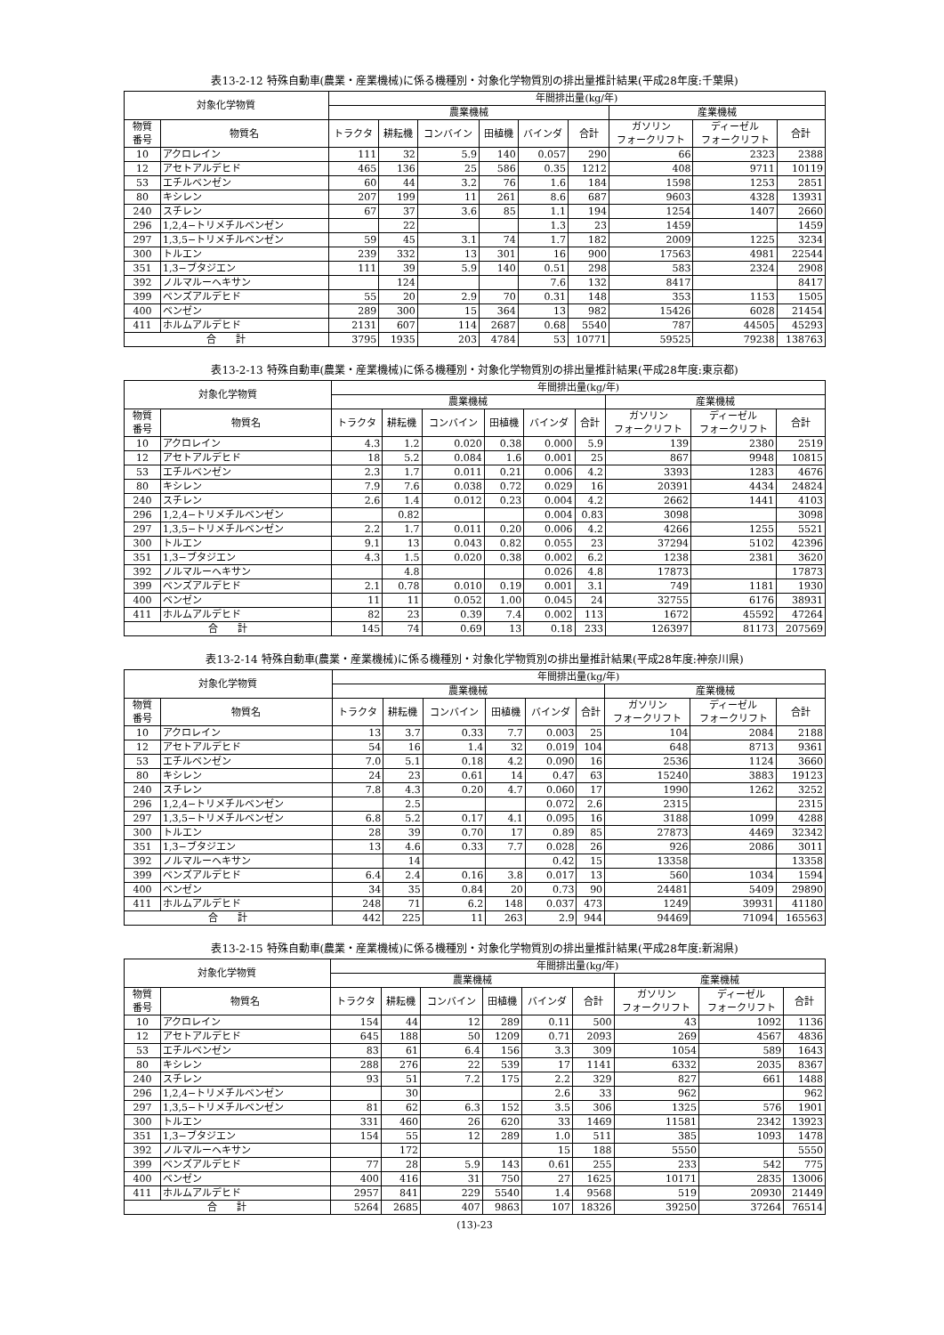表13-2-12 特殊自動車(農業・産業機械)に係る機種別・対象化学物質別の排出量推計結果(平成28年度:千葉県)
| 対象化学物質 | | 年間排出量(kg/年) | | | | | | | | |
| --- | --- | --- | --- | --- | --- | --- | --- | --- | --- | --- |
| | | 農業機械 | | | | | | 産業機械 | | |
| 物質 番号 | 物質名 | トラクタ | 耕耘機 | コンバイン | 田植機 | バインダ | 合計 | ガソリン フォークリフト | ディーゼル フォークリフト | 合計 |
| 10 | アクロレイン | 111 | 32 | 5.9 | 140 | 0.057 | 290 | 66 | 2323 | 2388 |
| 12 | アセトアルデヒド | 465 | 136 | 25 | 586 | 0.35 | 1212 | 408 | 9711 | 10119 |
| 53 | エチルベンゼン | 60 | 44 | 3.2 | 76 | 1.6 | 184 | 1598 | 1253 | 2851 |
| 80 | キシレン | 207 | 199 | 11 | 261 | 8.6 | 687 | 9603 | 4328 | 13931 |
| 240 | スチレン | 67 | 37 | 3.6 | 85 | 1.1 | 194 | 1254 | 1407 | 2660 |
| 296 | 1,2,4−トリメチルベンゼン | | 22 | | | 1.3 | 23 | 1459 | | 1459 |
| 297 | 1,3,5−トリメチルベンゼン | 59 | 45 | 3.1 | 74 | 1.7 | 182 | 2009 | 1225 | 3234 |
| 300 | トルエン | 239 | 332 | 13 | 301 | 16 | 900 | 17563 | 4981 | 22544 |
| 351 | 1,3−ブタジエン | 111 | 39 | 5.9 | 140 | 0.51 | 298 | 583 | 2324 | 2908 |
| 392 | ノルマルーヘキサン | | 124 | | | 7.6 | 132 | 8417 | | 8417 |
| 399 | ベンズアルデヒド | 55 | 20 | 2.9 | 70 | 0.31 | 148 | 353 | 1153 | 1505 |
| 400 | ベンゼン | 289 | 300 | 15 | 364 | 13 | 982 | 15426 | 6028 | 21454 |
| 411 | ホルムアルデヒド | 2131 | 607 | 114 | 2687 | 0.68 | 5540 | 787 | 44505 | 45293 |
| 合 計 | | 3795 | 1935 | 203 | 4784 | 53 | 10771 | 59525 | 79238 | 138763 |
表13-2-13 特殊自動車(農業・産業機械)に係る機種別・対象化学物質別の排出量推計結果(平成28年度:東京都)
| 対象化学物質 | | 年間排出量(kg/年) | | | | | | | | |
| --- | --- | --- | --- | --- | --- | --- | --- | --- | --- | --- |
| | | 農業機械 | | | | | | 産業機械 | | |
| 物質 番号 | 物質名 | トラクタ | 耕耘機 | コンバイン | 田植機 | バインダ | 合計 | ガソリン フォークリフト | ディーゼル フォークリフト | 合計 |
| 10 | アクロレイン | 4.3 | 1.2 | 0.020 | 0.38 | 0.000 | 5.9 | 139 | 2380 | 2519 |
| 12 | アセトアルデヒド | 18 | 5.2 | 0.084 | 1.6 | 0.001 | 25 | 867 | 9948 | 10815 |
| 53 | エチルベンゼン | 2.3 | 1.7 | 0.011 | 0.21 | 0.006 | 4.2 | 3393 | 1283 | 4676 |
| 80 | キシレン | 7.9 | 7.6 | 0.038 | 0.72 | 0.029 | 16 | 20391 | 4434 | 24824 |
| 240 | スチレン | 2.6 | 1.4 | 0.012 | 0.23 | 0.004 | 4.2 | 2662 | 1441 | 4103 |
| 296 | 1,2,4−トリメチルベンゼン | | 0.82 | | | 0.004 | 0.83 | 3098 | | 3098 |
| 297 | 1,3,5−トリメチルベンゼン | 2.2 | 1.7 | 0.011 | 0.20 | 0.006 | 4.2 | 4266 | 1255 | 5521 |
| 300 | トルエン | 9.1 | 13 | 0.043 | 0.82 | 0.055 | 23 | 37294 | 5102 | 42396 |
| 351 | 1,3−ブタジエン | 4.3 | 1.5 | 0.020 | 0.38 | 0.002 | 6.2 | 1238 | 2381 | 3620 |
| 392 | ノルマルーヘキサン | | 4.8 | | | 0.026 | 4.8 | 17873 | | 17873 |
| 399 | ベンズアルデヒド | 2.1 | 0.78 | 0.010 | 0.19 | 0.001 | 3.1 | 749 | 1181 | 1930 |
| 400 | ベンゼン | 11 | 11 | 0.052 | 1.00 | 0.045 | 24 | 32755 | 6176 | 38931 |
| 411 | ホルムアルデヒド | 82 | 23 | 0.39 | 7.4 | 0.002 | 113 | 1672 | 45592 | 47264 |
| 合 計 | | 145 | 74 | 0.69 | 13 | 0.18 | 233 | 126397 | 81173 | 207569 |
表13-2-14 特殊自動車(農業・産業機械)に係る機種別・対象化学物質別の排出量推計結果(平成28年度:神奈川県)
| 対象化学物質 | | 年間排出量(kg/年) | | | | | | | | |
| --- | --- | --- | --- | --- | --- | --- | --- | --- | --- | --- |
| | | 農業機械 | | | | | | 産業機械 | | |
| 物質 番号 | 物質名 | トラクタ | 耕耘機 | コンバイン | 田植機 | バインダ | 合計 | ガソリン フォークリフト | ディーゼル フォークリフト | 合計 |
| 10 | アクロレイン | 13 | 3.7 | 0.33 | 7.7 | 0.003 | 25 | 104 | 2084 | 2188 |
| 12 | アセトアルデヒド | 54 | 16 | 1.4 | 32 | 0.019 | 104 | 648 | 8713 | 9361 |
| 53 | エチルベンゼン | 7.0 | 5.1 | 0.18 | 4.2 | 0.090 | 16 | 2536 | 1124 | 3660 |
| 80 | キシレン | 24 | 23 | 0.61 | 14 | 0.47 | 63 | 15240 | 3883 | 19123 |
| 240 | スチレン | 7.8 | 4.3 | 0.20 | 4.7 | 0.060 | 17 | 1990 | 1262 | 3252 |
| 296 | 1,2,4−トリメチルベンゼン | | 2.5 | | | 0.072 | 2.6 | 2315 | | 2315 |
| 297 | 1,3,5−トリメチルベンゼン | 6.8 | 5.2 | 0.17 | 4.1 | 0.095 | 16 | 3188 | 1099 | 4288 |
| 300 | トルエン | 28 | 39 | 0.70 | 17 | 0.89 | 85 | 27873 | 4469 | 32342 |
| 351 | 1,3−ブタジエン | 13 | 4.6 | 0.33 | 7.7 | 0.028 | 26 | 926 | 2086 | 3011 |
| 392 | ノルマルーヘキサン | | 14 | | | 0.42 | 15 | 13358 | | 13358 |
| 399 | ベンズアルデヒド | 6.4 | 2.4 | 0.16 | 3.8 | 0.017 | 13 | 560 | 1034 | 1594 |
| 400 | ベンゼン | 34 | 35 | 0.84 | 20 | 0.73 | 90 | 24481 | 5409 | 29890 |
| 411 | ホルムアルデヒド | 248 | 71 | 6.2 | 148 | 0.037 | 473 | 1249 | 39931 | 41180 |
| 合 計 | | 442 | 225 | 11 | 263 | 2.9 | 944 | 94469 | 71094 | 165563 |
表13-2-15 特殊自動車(農業・産業機械)に係る機種別・対象化学物質別の排出量推計結果(平成28年度:新潟県)
| 対象化学物質 | | 年間排出量(kg/年) | | | | | | | | |
| --- | --- | --- | --- | --- | --- | --- | --- | --- | --- | --- |
| | | 農業機械 | | | | | | 産業機械 | | |
| 物質 番号 | 物質名 | トラクタ | 耕耘機 | コンバイン | 田植機 | バインダ | 合計 | ガソリン フォークリフト | ディーゼル フォークリフト | 合計 |
| 10 | アクロレイン | 154 | 44 | 12 | 289 | 0.11 | 500 | 43 | 1092 | 1136 |
| 12 | アセトアルデヒド | 645 | 188 | 50 | 1209 | 0.71 | 2093 | 269 | 4567 | 4836 |
| 53 | エチルベンゼン | 83 | 61 | 6.4 | 156 | 3.3 | 309 | 1054 | 589 | 1643 |
| 80 | キシレン | 288 | 276 | 22 | 539 | 17 | 1141 | 6332 | 2035 | 8367 |
| 240 | スチレン | 93 | 51 | 7.2 | 175 | 2.2 | 329 | 827 | 661 | 1488 |
| 296 | 1,2,4−トリメチルベンゼン | | 30 | | | 2.6 | 33 | 962 | | 962 |
| 297 | 1,3,5−トリメチルベンゼン | 81 | 62 | 6.3 | 152 | 3.5 | 306 | 1325 | 576 | 1901 |
| 300 | トルエン | 331 | 460 | 26 | 620 | 33 | 1469 | 11581 | 2342 | 13923 |
| 351 | 1,3−ブタジエン | 154 | 55 | 12 | 289 | 1.0 | 511 | 385 | 1093 | 1478 |
| 392 | ノルマルーヘキサン | | 172 | | | 15 | 188 | 5550 | | 5550 |
| 399 | ベンズアルデヒド | 77 | 28 | 5.9 | 143 | 0.61 | 255 | 233 | 542 | 775 |
| 400 | ベンゼン | 400 | 416 | 31 | 750 | 27 | 1625 | 10171 | 2835 | 13006 |
| 411 | ホルムアルデヒド | 2957 | 841 | 229 | 5540 | 1.4 | 9568 | 519 | 20930 | 21449 |
| 合 計 | | 5264 | 2685 | 407 | 9863 | 107 | 18326 | 39250 | 37264 | 76514 |
(13)-23